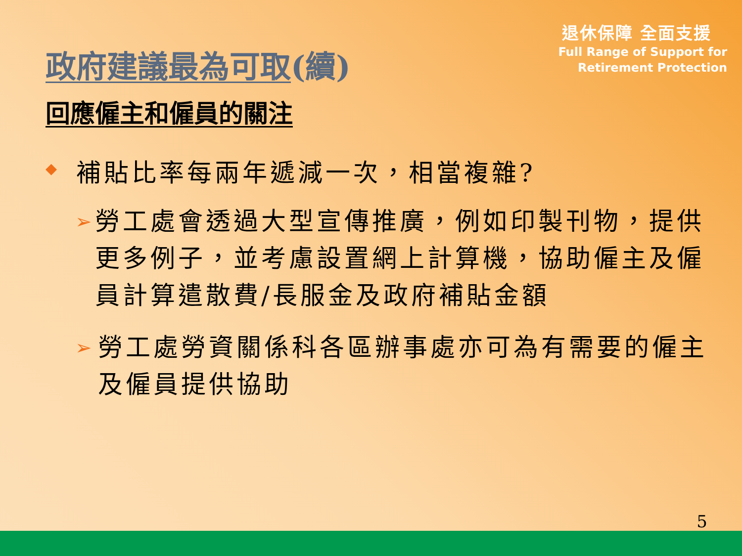退休保障 全面支援
Full Range of Support for
Retirement Protection
政府建議最為可取(續)
回應僱主和僱員的關注
◆ 補貼比率每兩年遞減一次，相當複雜?
➢ 勞工處會透過大型宣傳推廣，例如印製刊物，提供更多例子，並考慮設置網上計算機，協助僱主及僱員計算遣散費/長服金及政府補貼金額
➢ 勞工處勞資關係科各區辦事處亦可為有需要的僱主及僱員提供協助
5